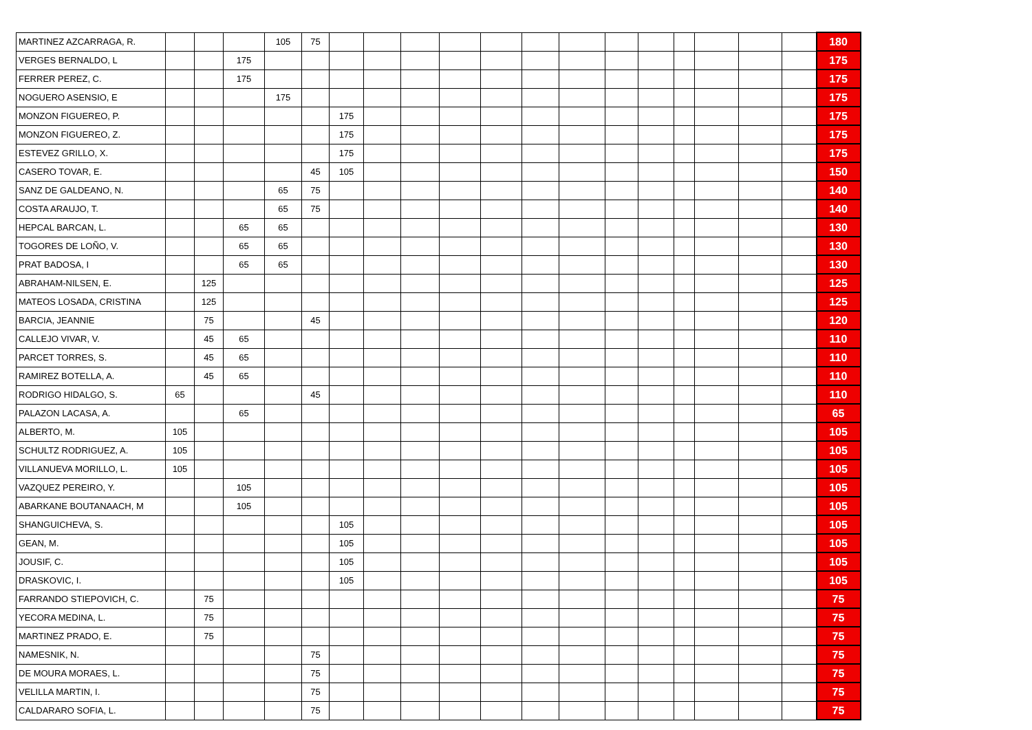| MARTINEZ AZCARRAGA, R. | | | | 105 | 75 | | | | | | | | | | | | | | 180 |
| VERGES BERNALDO, L | | | 175 | | | | | | | | | | | | | | | | 175 |
| FERRER PEREZ, C. | | | 175 | | | | | | | | | | | | | | | | 175 |
| NOGUERO ASENSIO, E | | | | 175 | | | | | | | | | | | | | | | 175 |
| MONZON FIGUEREO, P. | | | | | | 175 | | | | | | | | | | | | | 175 |
| MONZON FIGUEREO, Z. | | | | | | 175 | | | | | | | | | | | | | 175 |
| ESTEVEZ GRILLO, X. | | | | | | 175 | | | | | | | | | | | | | 175 |
| CASERO TOVAR, E. | | | | | 45 | 105 | | | | | | | | | | | | | 150 |
| SANZ DE GALDEANO, N. | | | | 65 | 75 | | | | | | | | | | | | | | 140 |
| COSTA ARAUJO, T. | | | | 65 | 75 | | | | | | | | | | | | | | 140 |
| HEPCAL BARCAN, L. | | | 65 | 65 | | | | | | | | | | | | | | | 130 |
| TOGORES DE LOÑO, V. | | | 65 | 65 | | | | | | | | | | | | | | | 130 |
| PRAT BADOSA, I | | | 65 | 65 | | | | | | | | | | | | | | | 130 |
| ABRAHAM-NILSEN, E. | | 125 | | | | | | | | | | | | | | | | | 125 |
| MATEOS LOSADA, CRISTINA | | 125 | | | | | | | | | | | | | | | | | 125 |
| BARCIA, JEANNIE | | 75 | | | 45 | | | | | | | | | | | | | | 120 |
| CALLEJO VIVAR, V. | | 45 | 65 | | | | | | | | | | | | | | | | 110 |
| PARCET TORRES, S. | | 45 | 65 | | | | | | | | | | | | | | | | 110 |
| RAMIREZ BOTELLA, A. | | 45 | 65 | | | | | | | | | | | | | | | | 110 |
| RODRIGO HIDALGO, S. | 65 | | | | 45 | | | | | | | | | | | | | | 110 |
| PALAZON LACASA, A. | | | 65 | | | | | | | | | | | | | | | | 65 |
| ALBERTO, M. | 105 | | | | | | | | | | | | | | | | | | 105 |
| SCHULTZ RODRIGUEZ, A. | 105 | | | | | | | | | | | | | | | | | | 105 |
| VILLANUEVA MORILLO, L. | 105 | | | | | | | | | | | | | | | | | | 105 |
| VAZQUEZ PEREIRO, Y. | | | 105 | | | | | | | | | | | | | | | | 105 |
| ABARKANE BOUTANAACH, M | | | 105 | | | | | | | | | | | | | | | | 105 |
| SHANGUICHEVA, S. | | | | | | 105 | | | | | | | | | | | | | 105 |
| GEAN, M. | | | | | | 105 | | | | | | | | | | | | | 105 |
| JOUSIF, C. | | | | | | 105 | | | | | | | | | | | | | 105 |
| DRASKOVIC, I. | | | | | | 105 | | | | | | | | | | | | | 105 |
| FARRANDO STIEPOVICH, C. | | 75 | | | | | | | | | | | | | | | | | 75 |
| YECORA MEDINA, L. | | 75 | | | | | | | | | | | | | | | | | 75 |
| MARTINEZ PRADO, E. | | 75 | | | | | | | | | | | | | | | | | 75 |
| NAMESNIK, N. | | | | | 75 | | | | | | | | | | | | | | 75 |
| DE MOURA MORAES, L. | | | | | 75 | | | | | | | | | | | | | | 75 |
| VELILLA MARTIN, I. | | | | | 75 | | | | | | | | | | | | | | 75 |
| CALDARARO SOFIA, L. | | | | | 75 | | | | | | | | | | | | | | 75 |